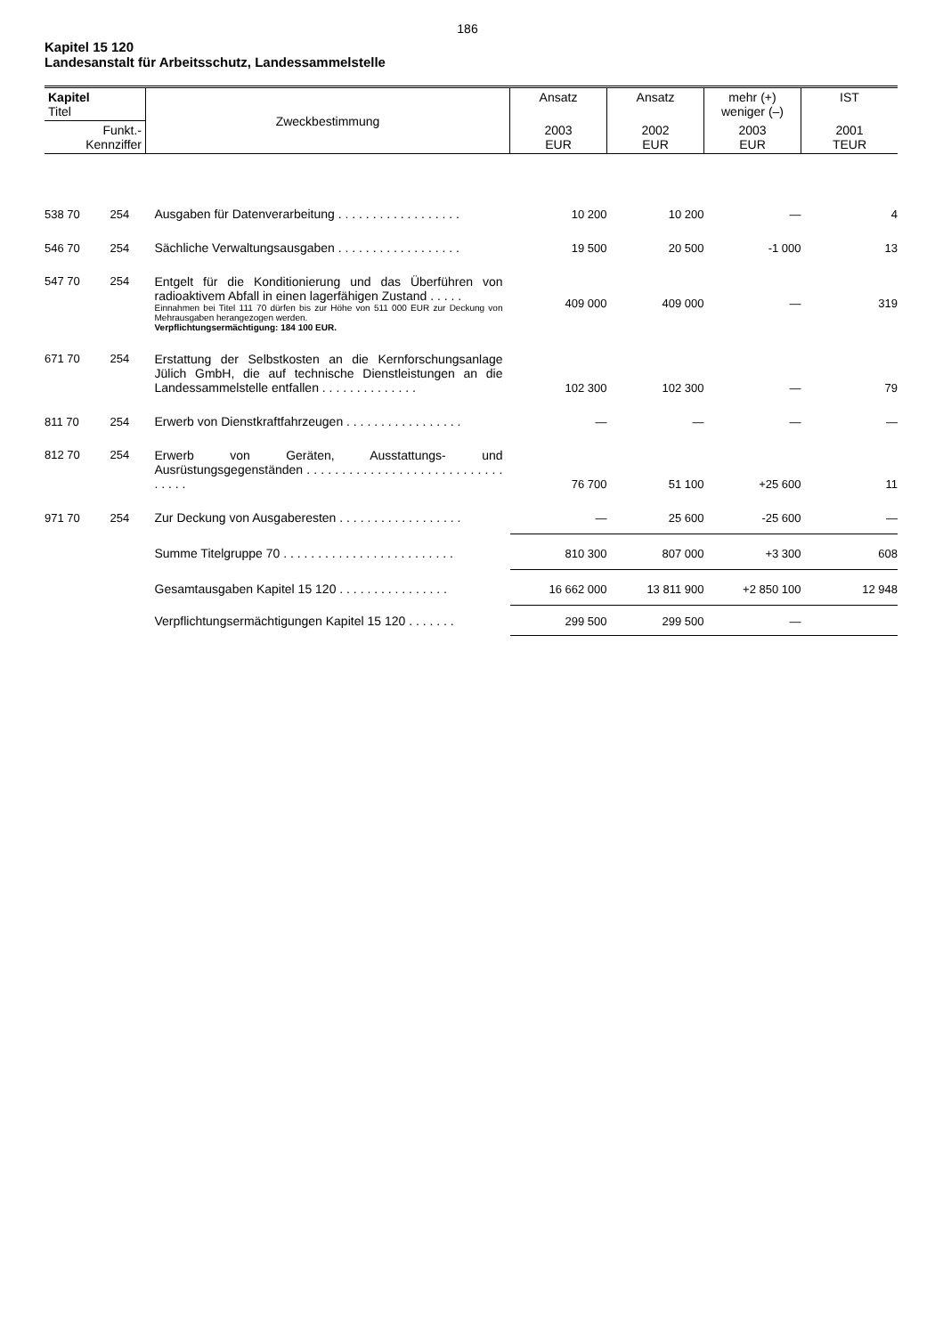186
Kapitel 15 120
Landesanstalt für Arbeitsschutz, Landessammelstelle
| Kapitel Titel | | Zweckbestimmung | Ansatz | Ansatz | mehr (+) weniger (–) | IST |
| --- | --- | --- | --- | --- | --- | --- |
| Funkt.- Kennziffer | | | 2003 EUR | 2002 EUR | 2003 EUR | 2001 TEUR |
| 538 70 | 254 | Ausgaben für Datenverarbeitung . . . . . . . . . . . . . . . . . . | 10 200 | 10 200 | — | 4 |
| 546 70 | 254 | Sächliche Verwaltungsausgaben . . . . . . . . . . . . . . . . . . | 19 500 | 20 500 | -1 000 | 13 |
| 547 70 | 254 | Entgelt für die Konditionierung und das Überführen von radioaktivem Abfall in einen lagerfähigen Zustand . . . . . Einnahmen bei Titel 111 70 dürfen bis zur Höhe von 511 000 EUR zur Deckung von Mehrausgaben herangezogen werden. Verpflichtungsermächtigung: 184 100 EUR. | 409 000 | 409 000 | — | 319 |
| 671 70 | 254 | Erstattung der Selbstkosten an die Kernforschungsanlage Jülich GmbH, die auf technische Dienstleistungen an die Landessammelstelle entfallen . . . . . . . . . . . . . . | 102 300 | 102 300 | — | 79 |
| 811 70 | 254 | Erwerb von Dienstkraftfahrzeugen . . . . . . . . . . . . . . . . . | — | — | — | — |
| 812 70 | 254 | Erwerb von Geräten, Ausstattungs- und Ausrüstungsgegenständen . . . . . . . . . . . . . . . . . . . . . . . . . . . . . . . . . | 76 700 | 51 100 | +25 600 | 11 |
| 971 70 | 254 | Zur Deckung von Ausgaberesten . . . . . . . . . . . . . . . . . . | — | 25 600 | -25 600 | — |
| | | Summe Titelgruppe 70 . . . . . . . . . . . . . . . . . . . . . . . . . | 810 300 | 807 000 | +3 300 | 608 |
| | | Gesamtausgaben Kapitel 15 120 . . . . . . . . . . . . . . . . | 16 662 000 | 13 811 900 | +2 850 100 | 12 948 |
| | | Verpflichtungsermächtigungen Kapitel 15 120 . . . . . . . | 299 500 | 299 500 | — | |